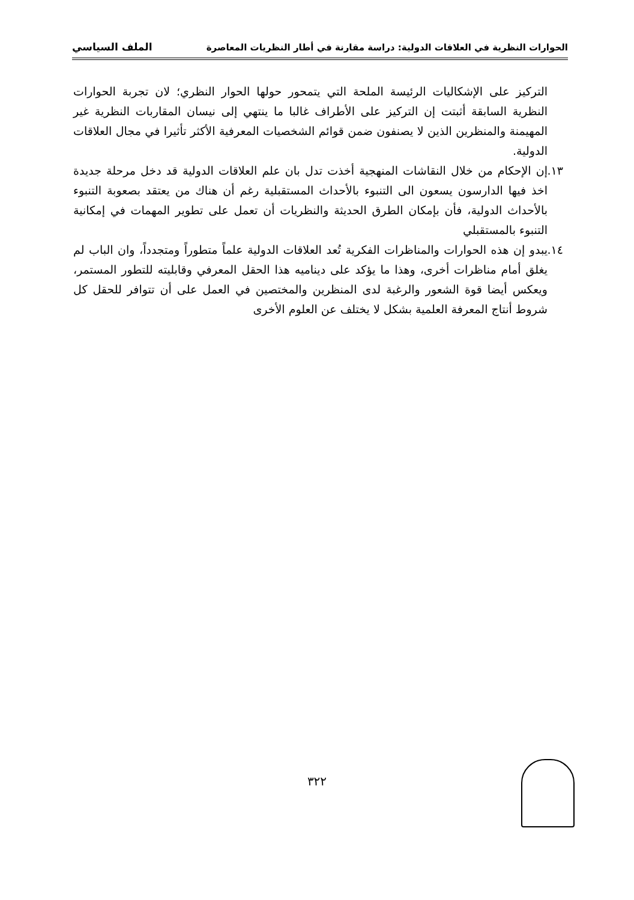الحوارات النظرية في العلاقات الدولية: دراسة مقارنة في أطار النظريات المعاصرة الملف السياسي
التركيز على الإشكاليات الرئيسة الملحة التي يتمحور حولها الحوار النظري؛ لان تجربة الحوارات النظرية السابقة أثبتت إن التركيز على الأطراف غالبا ما ينتهي إلى نيسان المقاربات النظرية غير المهيمنة والمنظرين الذين لا يصنفون ضمن قوائم الشخصيات المعرفية الأكثر تأثيرا في مجال العلاقات الدولية.
١٣. إن الإحكام من خلال النقاشات المنهجية أخذت تدل بان علم العلاقات الدولية قد دخل مرحلة جديدة اخذ فيها الدارسون يسعون الى التنبوء بالأحداث المستقبلية رغم أن هناك من يعتقد بصعوبة التنبوء بالأحداث الدولية، فأن بإمكان الطرق الحديثة والنظريات أن تعمل على تطوير المهمات في إمكانية التنبوء بالمستقبلي
١٤. يبدو إن هذه الحوارات والمناظرات الفكرية تُعد العلاقات الدولية علماً متطوراً ومتجدداً، وان الباب لم يغلق أمام مناظرات أخرى، وهذا ما يؤكد على ديناميه هذا الحقل المعرفي وقابليته للتطور المستمر، ويعكس أيضا قوة الشعور والرغبة لدى المنظرين والمختصين في العمل على أن تتوافر للحقل كل شروط أنتاج المعرفة العلمية بشكل لا يختلف عن العلوم الأخرى
٣٢٢